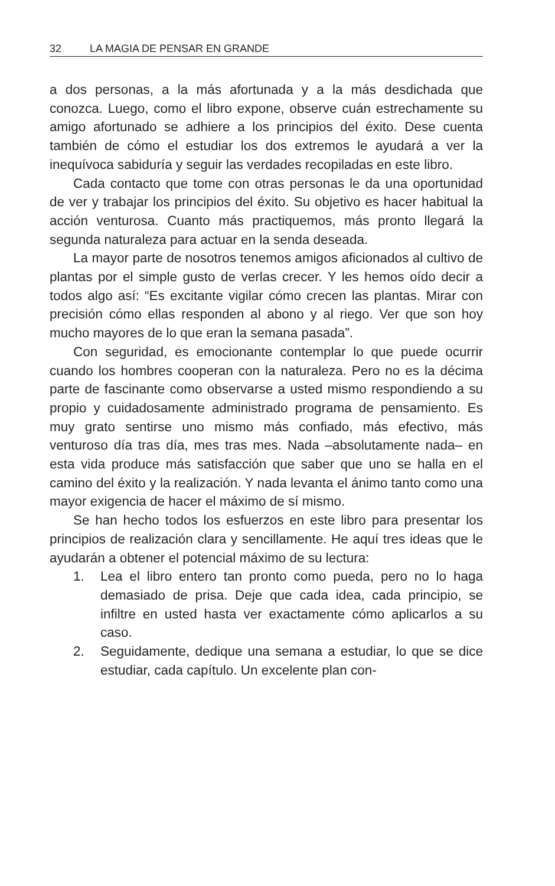32 LA MAGIA DE PENSAR EN GRANDE
a dos personas, a la más afortunada y a la más desdichada que conozca. Luego, como el libro expone, observe cuán estrechamente su amigo afortunado se adhiere a los principios del éxito. Dese cuenta también de cómo el estudiar los dos extremos le ayudará a ver la inequívoca sabiduría y seguir las verdades recopiladas en este libro.
Cada contacto que tome con otras personas le da una oportunidad de ver y trabajar los principios del éxito. Su objetivo es hacer habitual la acción venturosa. Cuanto más practiquemos, más pronto llegará la segunda naturaleza para actuar en la senda deseada.
La mayor parte de nosotros tenemos amigos aficionados al cultivo de plantas por el simple gusto de verlas crecer. Y les hemos oído decir a todos algo así: “Es excitante vigilar cómo crecen las plantas. Mirar con precisión cómo ellas responden al abono y al riego. Ver que son hoy mucho mayores de lo que eran la semana pasada”.
Con seguridad, es emocionante contemplar lo que puede ocurrir cuando los hombres cooperan con la naturaleza. Pero no es la décima parte de fascinante como observarse a usted mismo respondiendo a su propio y cuidadosamente administrado programa de pensamiento. Es muy grato sentirse uno mismo más confiado, más efectivo, más venturoso día tras día, mes tras mes. Nada –absolutamente nada– en esta vida produce más satisfacción que saber que uno se halla en el camino del éxito y la realización. Y nada levanta el ánimo tanto como una mayor exigencia de hacer el máximo de sí mismo.
Se han hecho todos los esfuerzos en este libro para presentar los principios de realización clara y sencillamente. He aquí tres ideas que le ayudarán a obtener el potencial máximo de su lectura:
1. Lea el libro entero tan pronto como pueda, pero no lo haga demasiado de prisa. Deje que cada idea, cada principio, se infiltre en usted hasta ver exactamente cómo aplicarlos a su caso.
2. Seguidamente, dedique una semana a estudiar, lo que se dice estudiar, cada capítulo. Un excelente plan con-